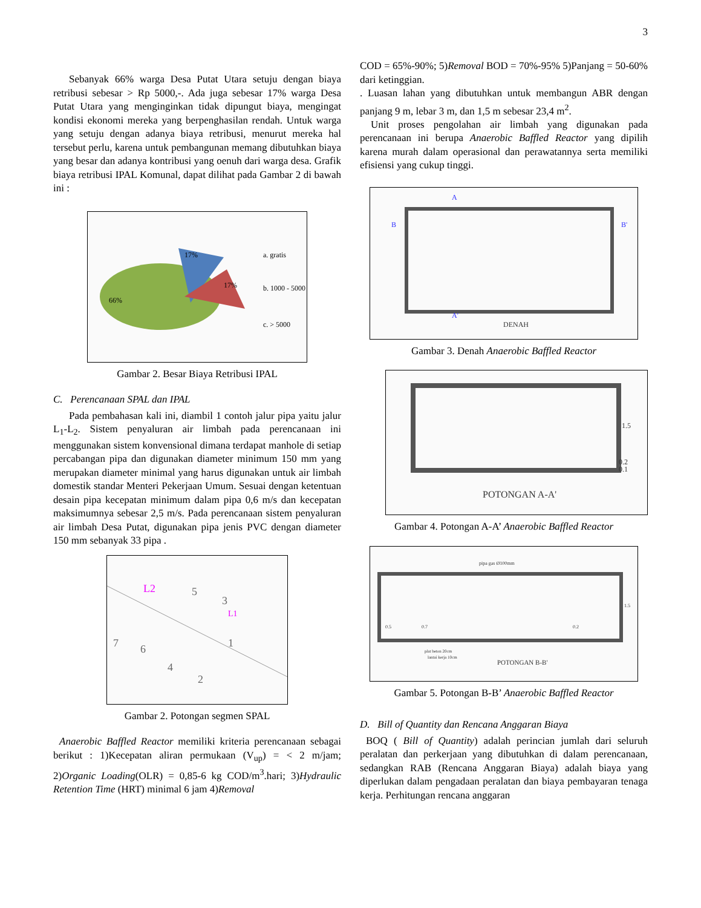3
Sebanyak 66% warga Desa Putat Utara setuju dengan biaya retribusi sebesar > Rp 5000,-. Ada juga sebesar 17% warga Desa Putat Utara yang menginginkan tidak dipungut biaya, mengingat kondisi ekonomi mereka yang berpenghasilan rendah. Untuk warga yang setuju dengan adanya biaya retribusi, menurut mereka hal tersebut perlu, karena untuk pembangunan memang dibutuhkan biaya yang besar dan adanya kontribusi yang oenuh dari warga desa. Grafik biaya retribusi IPAL Komunal, dapat dilihat pada Gambar 2 di bawah ini :
66%
17%
17%
a. gratis
b. 1000 - 5000
c. > 5000
Gambar 2. Besar Biaya Retribusi IPAL
C. Perencanaan SPAL dan IPAL
Pada pembahasan kali ini, diambil 1 contoh jalur pipa yaitu jalur L<sub>1</sub>-L<sub>2</sub>. Sistem penyaluran air limbah pada perencanaan ini menggunakan sistem konvensional dimana terdapat manhole di setiap percabangan pipa dan digunakan diameter minimum 150 mm yang merupakan diameter minimal yang harus digunakan untuk air limbah domestik standar Menteri Pekerjaan Umum. Sesuai dengan ketentuan desain pipa kecepatan minimum dalam pipa 0,6 m/s dan kecepatan maksimumnya sebesar 2,5 m/s. Pada perencanaan sistem penyaluran air limbah Desa Putat, digunakan pipa jenis PVC dengan diameter 150 mm sebanyak 33 pipa .
L2
5
3
L1
1
7
6
4
2
Gambar 2. Potongan segmen SPAL
Anaerobic Baffled Reactor memiliki kriteria perencanaan sebagai berikut : 1)Kecepatan aliran permukaan (V<sub>up</sub>) = < 2 m/jam; 2)Organic Loading(OLR) = 0,85-6 kg COD/m<sup>3</sup>.hari; 3)Hydraulic Retention Time (HRT) minimal 6 jam 4)Removal
COD = 65%-90%; 5)Removal BOD = 70%-95% 5)Panjang = 50-60% dari ketinggian.
. Luasan lahan yang dibutuhkan untuk membangun ABR dengan panjang 9 m, lebar 3 m, dan 1,5 m sebesar 23,4 m<sup>2</sup>.
Unit proses pengolahan air limbah yang digunakan pada perencanaan ini berupa Anaerobic Baffled Reactor yang dipilih karena murah dalam operasional dan perawatannya serta memiliki efisiensi yang cukup tinggi.
A
B
B'
A'
DENAH
Gambar 3. Denah Anaerobic Baffled Reactor
1.5
0.2
0.1
POTONGAN A-A'
Gambar 4. Potongan A-A’ Anaerobic Baffled Reactor
pipa gas Ø100mm
0.5
0.7
0.2
1.5
plat beton 20cm
lantai kerja 10cm
POTONGAN B-B'
Gambar 5. Potongan B-B’ Anaerobic Baffled Reactor
D. Bill of Quantity dan Rencana Anggaran Biaya
BOQ ( Bill of Quantity) adalah perincian jumlah dari seluruh peralatan dan perkerjaan yang dibutuhkan di dalam perencanaan, sedangkan RAB (Rencana Anggaran Biaya) adalah biaya yang diperlukan dalam pengadaan peralatan dan biaya pembayaran tenaga kerja. Perhitungan rencana anggaran